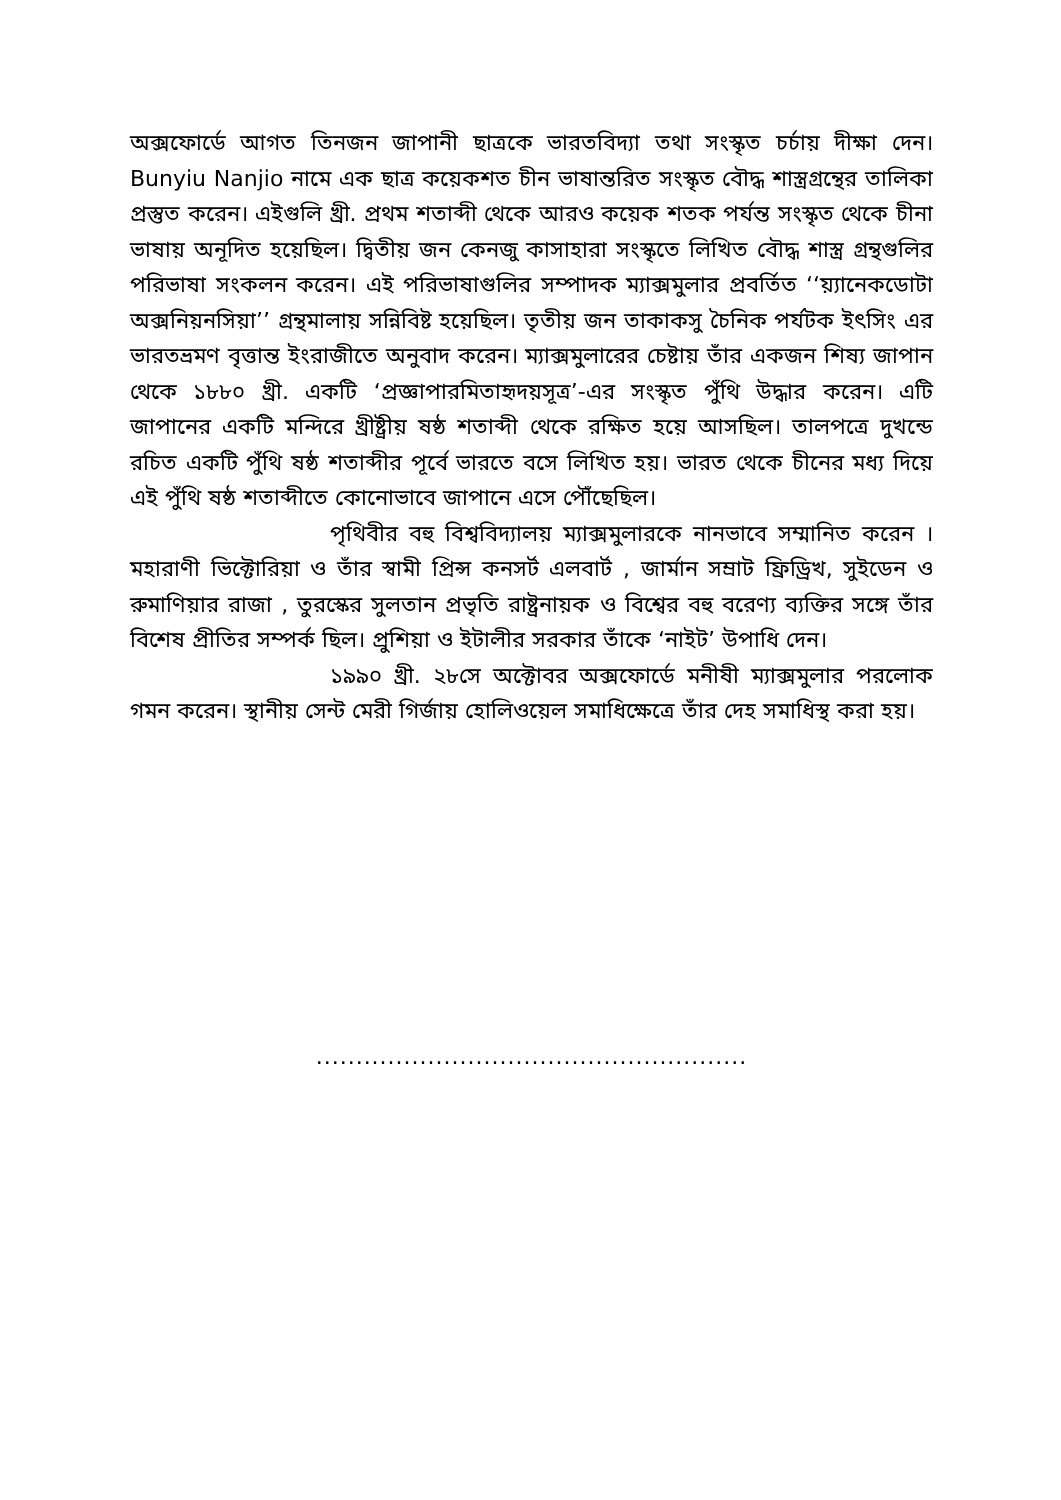অক্সফোর্ডে আগত তিনজন জাপানী ছাত্রকে ভারতবিদ্যা তথা সংস্কৃত চর্চায় দীক্ষা দেন। Bunyiu Nanjio নামে এক ছাত্র কয়েকশত চীন ভাষান্তরিত সংস্কৃত বৌদ্ধ শাস্ত্রগ্রন্থের তালিকা প্রস্তুত করেন। এইগুলি খ্রী. প্রথম শতাব্দী থেকে আরও কয়েক শতক পর্যন্ত সংস্কৃত থেকে চীনা ভাষায় অনূদিত হয়েছিল। দ্বিতীয় জন কেনজু কাসাহারা সংস্কৃতে লিখিত বৌদ্ধ শাস্ত্র গ্রন্থগুলির পরিভাষা সংকলন করেন। এই পরিভাষাগুলির সম্পাদক ম্যাক্সমুলার প্রবর্তিত ‘‘য়্যানেকডোটা অক্সনিয়নসিয়া’’ গ্রন্থমালায় সন্নিবিষ্ট হয়েছিল। তৃতীয় জন তাকাকসু চৈনিক পর্যটক ইৎসিং এর ভারতভ্রমণ বৃত্তান্ত ইংরাজীতে অনুবাদ করেন। ম্যাক্সমুলারের চেষ্টায় তাঁর একজন শিষ্য জাপান থেকে ১৮৮০ খ্রী. একটি ‘প্রজ্ঞাপারমিতাহৃদয়সূত্র’-এর সংস্কৃত পুঁথি উদ্ধার করেন। এটি জাপানের একটি মন্দিরে খ্রীষ্ট্রীয় ষষ্ঠ শতাব্দী থেকে রক্ষিত হয়ে আসছিল। তালপত্রে দুখন্ডে রচিত একটি পুঁথি ষষ্ঠ শতাব্দীর পূর্বে ভারতে বসে লিখিত হয়। ভারত থেকে চীনের মধ্য দিয়ে এই পুঁথি ষষ্ঠ শতাব্দীতে কোনোভাবে জাপানে এসে পৌঁছেছিল।
পৃথিবীর বহু বিশ্ববিদ্যালয় ম্যাক্সমুলারকে নানভাবে সম্মানিত করেন । মহারাণী ভিক্টোরিয়া ও তাঁর স্বামী প্রিন্স কনসর্ট এলবার্ট , জার্মান সম্রাট ফ্রিড্রিখ, সুইডেন ও রুমাণিয়ার রাজা , তুরস্কের সুলতান প্রভৃতি রাষ্ট্রনায়ক ও বিশ্বের বহু বরেণ্য ব্যক্তির সঙ্গে তাঁর বিশেষ প্রীতির সম্পর্ক ছিল। প্রুশিয়া ও ইটালীর সরকার তাঁকে ‘নাইট’ উপাধি দেন।
১৯৯০ খ্রী. ২৮সে অক্টোবর অক্সফোর্ডে মনীষী ম্যাক্সমুলার পরলোক গমন করেন। স্থানীয় সেন্ট মেরী গির্জায় হোলিওয়েল সমাধিক্ষেত্রে তাঁর দেহ সমাধিস্থ করা হয়।
......................................................